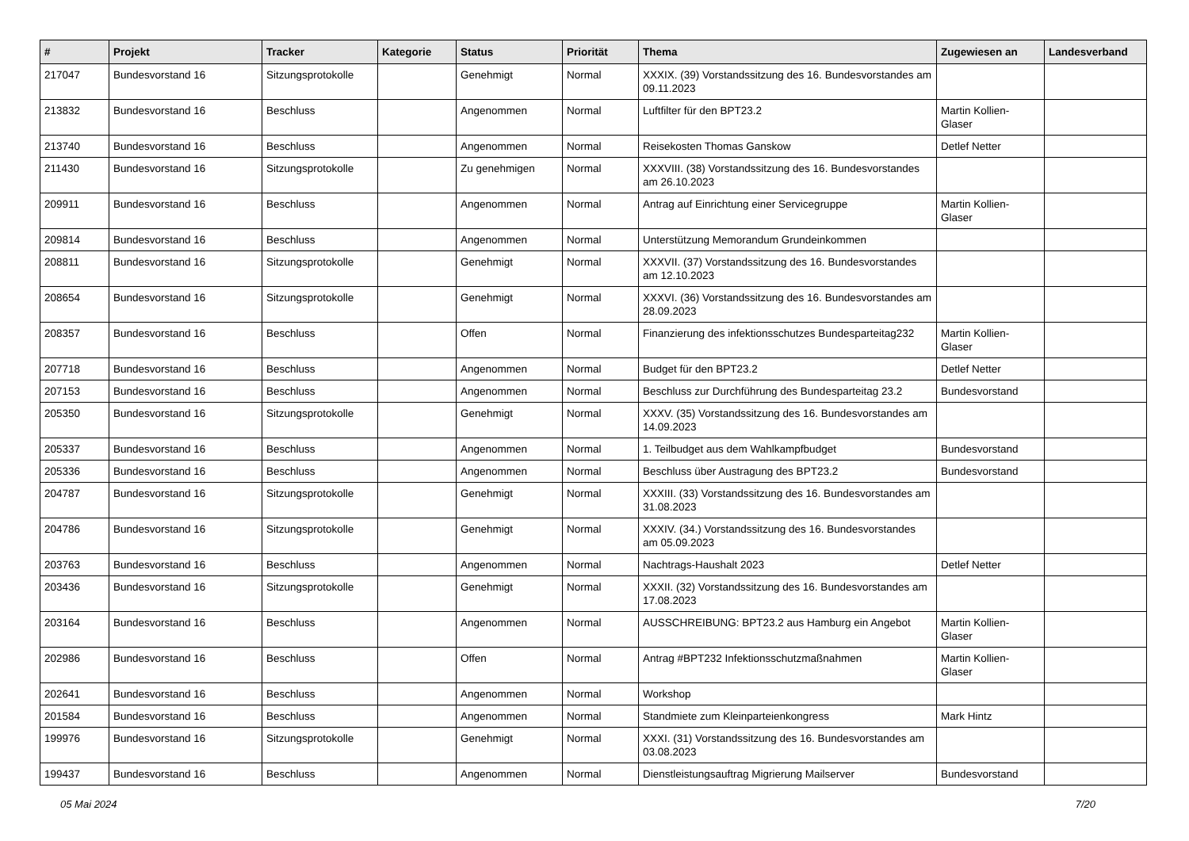| # | Projekt | Tracker | Kategorie | Status | Priorität | Thema | Zugewiesen an | Landesverband |
| --- | --- | --- | --- | --- | --- | --- | --- | --- |
| 217047 | Bundesvorstand 16 | Sitzungsprotokolle | | Genehmigt | Normal | XXXIX. (39) Vorstandssitzung des 16. Bundesvorstandes am 09.11.2023 | | |
| 213832 | Bundesvorstand 16 | Beschluss | | Angenommen | Normal | Luftfilter für den BPT23.2 | Martin Kollien-Glaser | |
| 213740 | Bundesvorstand 16 | Beschluss | | Angenommen | Normal | Reisekosten Thomas Ganskow | Detlef Netter | |
| 211430 | Bundesvorstand 16 | Sitzungsprotokolle | | Zu genehmigen | Normal | XXXVIII. (38) Vorstandssitzung des 16. Bundesvorstandes am 26.10.2023 | | |
| 209911 | Bundesvorstand 16 | Beschluss | | Angenommen | Normal | Antrag auf Einrichtung einer Servicegruppe | Martin Kollien-Glaser | |
| 209814 | Bundesvorstand 16 | Beschluss | | Angenommen | Normal | Unterstützung Memorandum Grundeinkommen | | |
| 208811 | Bundesvorstand 16 | Sitzungsprotokolle | | Genehmigt | Normal | XXXVII. (37) Vorstandssitzung des 16. Bundesvorstandes am 12.10.2023 | | |
| 208654 | Bundesvorstand 16 | Sitzungsprotokolle | | Genehmigt | Normal | XXXVI. (36) Vorstandssitzung des 16. Bundesvorstandes am 28.09.2023 | | |
| 208357 | Bundesvorstand 16 | Beschluss | | Offen | Normal | Finanzierung des infektionsschutzes Bundesparteitag232 | Martin Kollien-Glaser | |
| 207718 | Bundesvorstand 16 | Beschluss | | Angenommen | Normal | Budget für den BPT23.2 | Detlef Netter | |
| 207153 | Bundesvorstand 16 | Beschluss | | Angenommen | Normal | Beschluss zur Durchführung des Bundesparteitag 23.2 | Bundesvorstand | |
| 205350 | Bundesvorstand 16 | Sitzungsprotokolle | | Genehmigt | Normal | XXXV. (35) Vorstandssitzung des 16. Bundesvorstandes am 14.09.2023 | | |
| 205337 | Bundesvorstand 16 | Beschluss | | Angenommen | Normal | 1. Teilbudget aus dem Wahlkampfbudget | Bundesvorstand | |
| 205336 | Bundesvorstand 16 | Beschluss | | Angenommen | Normal | Beschluss über Austragung des BPT23.2 | Bundesvorstand | |
| 204787 | Bundesvorstand 16 | Sitzungsprotokolle | | Genehmigt | Normal | XXXIII. (33) Vorstandssitzung des 16. Bundesvorstandes am 31.08.2023 | | |
| 204786 | Bundesvorstand 16 | Sitzungsprotokolle | | Genehmigt | Normal | XXXIV. (34.) Vorstandssitzung des 16. Bundesvorstandes am 05.09.2023 | | |
| 203763 | Bundesvorstand 16 | Beschluss | | Angenommen | Normal | Nachtrags-Haushalt 2023 | Detlef Netter | |
| 203436 | Bundesvorstand 16 | Sitzungsprotokolle | | Genehmigt | Normal | XXXII. (32) Vorstandssitzung des 16. Bundesvorstandes am 17.08.2023 | | |
| 203164 | Bundesvorstand 16 | Beschluss | | Angenommen | Normal | AUSSCHREIBUNG: BPT23.2 aus Hamburg ein Angebot | Martin Kollien-Glaser | |
| 202986 | Bundesvorstand 16 | Beschluss | | Offen | Normal | Antrag #BPT232 Infektionsschutzmaßnahmen | Martin Kollien-Glaser | |
| 202641 | Bundesvorstand 16 | Beschluss | | Angenommen | Normal | Workshop | | |
| 201584 | Bundesvorstand 16 | Beschluss | | Angenommen | Normal | Standmiete zum Kleinparteienkongress | Mark Hintz | |
| 199976 | Bundesvorstand 16 | Sitzungsprotokolle | | Genehmigt | Normal | XXXI. (31) Vorstandssitzung des 16. Bundesvorstandes am 03.08.2023 | | |
| 199437 | Bundesvorstand 16 | Beschluss | | Angenommen | Normal | Dienstleistungsauftrag Migrierung Mailserver | Bundesvorstand | |
05 Mai 2024 7/20